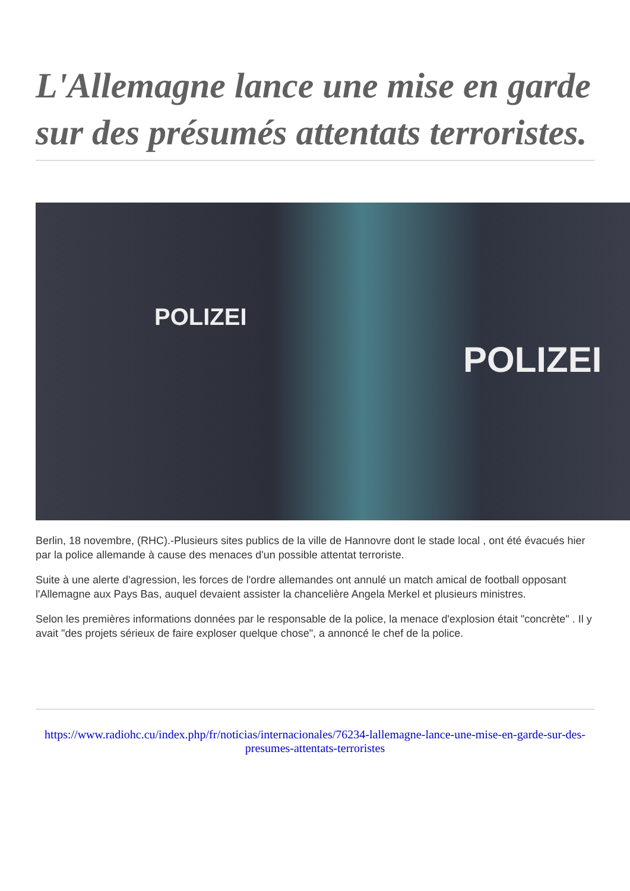L'Allemagne lance une mise en garde sur des présumés attentats terroristes.
POLIZEI
POLIZEI
Berlin, 18 novembre, (RHC).-Plusieurs sites publics de la ville de Hannovre dont le stade local , ont été évacués hier par la police allemande à cause des menaces d'un possible attentat terroriste.
Suite à une alerte d'agression, les forces de l'ordre allemandes ont annulé un match amical de football opposant l'Allemagne aux Pays Bas, auquel devaient assister la chancelière Angela Merkel et plusieurs ministres.
Selon les premières informations données par le responsable de la police, la menace d'explosion était "concrète" . Il y avait "des projets sérieux de faire exploser quelque chose", a annoncé le chef de la police.
https://www.radiohc.cu/index.php/fr/noticias/internacionales/76234-lallemagne-lance-une-mise-en-garde-sur-des-presumes-attentats-terroristes